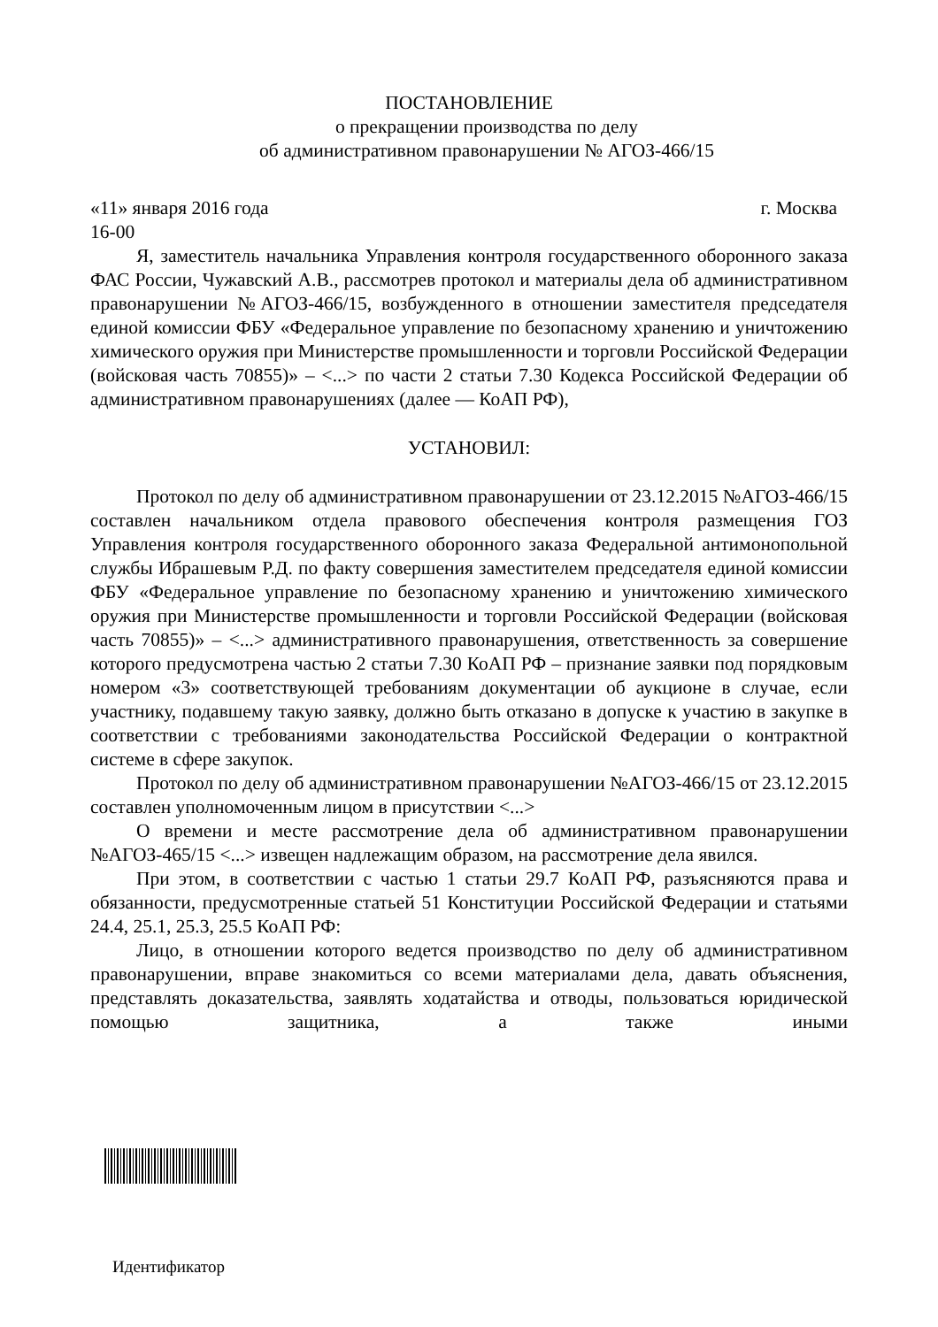ПОСТАНОВЛЕНИЕ
о прекращении производства по делу
об административном правонарушении № АГОЗ-466/15
«11» января 2016 года г. Москва
16-00
Я, заместитель начальника Управления контроля государственного оборонного заказа ФАС России, Чужавский А.В., рассмотрев протокол и материалы дела об административном правонарушении №АГОЗ-466/15, возбужденного в отношении заместителя председателя единой комиссии ФБУ «Федеральное управление по безопасному хранению и уничтожению химического оружия при Министерстве промышленности и торговли Российской Федерации (войсковая часть 70855)» – <...> по части 2 статьи 7.30 Кодекса Российской Федерации об административном правонарушениях (далее — КоАП РФ),
УСТАНОВИЛ:
Протокол по делу об административном правонарушении от 23.12.2015 №АГОЗ-466/15 составлен начальником отдела правового обеспечения контроля размещения ГОЗ Управления контроля государственного оборонного заказа Федеральной антимонопольной службы Ибрашевым Р.Д. по факту совершения заместителем председателя единой комиссии ФБУ «Федеральное управление по безопасному хранению и уничтожению химического оружия при Министерстве промышленности и торговли Российской Федерации (войсковая часть 70855)» – <...> административного правонарушения, ответственность за совершение которого предусмотрена частью 2 статьи 7.30 КоАП РФ – признание заявки под порядковым номером «3» соответствующей требованиям документации об аукционе в случае, если участнику, подавшему такую заявку, должно быть отказано в допуске к участию в закупке в соответствии с требованиями законодательства Российской Федерации о контрактной системе в сфере закупок.
Протокол по делу об административном правонарушении №АГОЗ-466/15 от 23.12.2015 составлен уполномоченным лицом в присутствии <...>
О времени и месте рассмотрение дела об административном правонарушении №АГОЗ-465/15 <...> извещен надлежащим образом, на рассмотрение дела явился.
При этом, в соответствии с частью 1 статьи 29.7 КоАП РФ, разъясняются права и обязанности, предусмотренные статьей 51 Конституции Российской Федерации и статьями 24.4, 25.1, 25.3, 25.5 КоАП РФ:
Лицо, в отношении которого ведется производство по делу об административном правонарушении, вправе знакомиться со всеми материалами дела, давать объяснения, представлять доказательства, заявлять ходатайства и отводы, пользоваться юридической помощью защитника, а также иными
Идентификатор